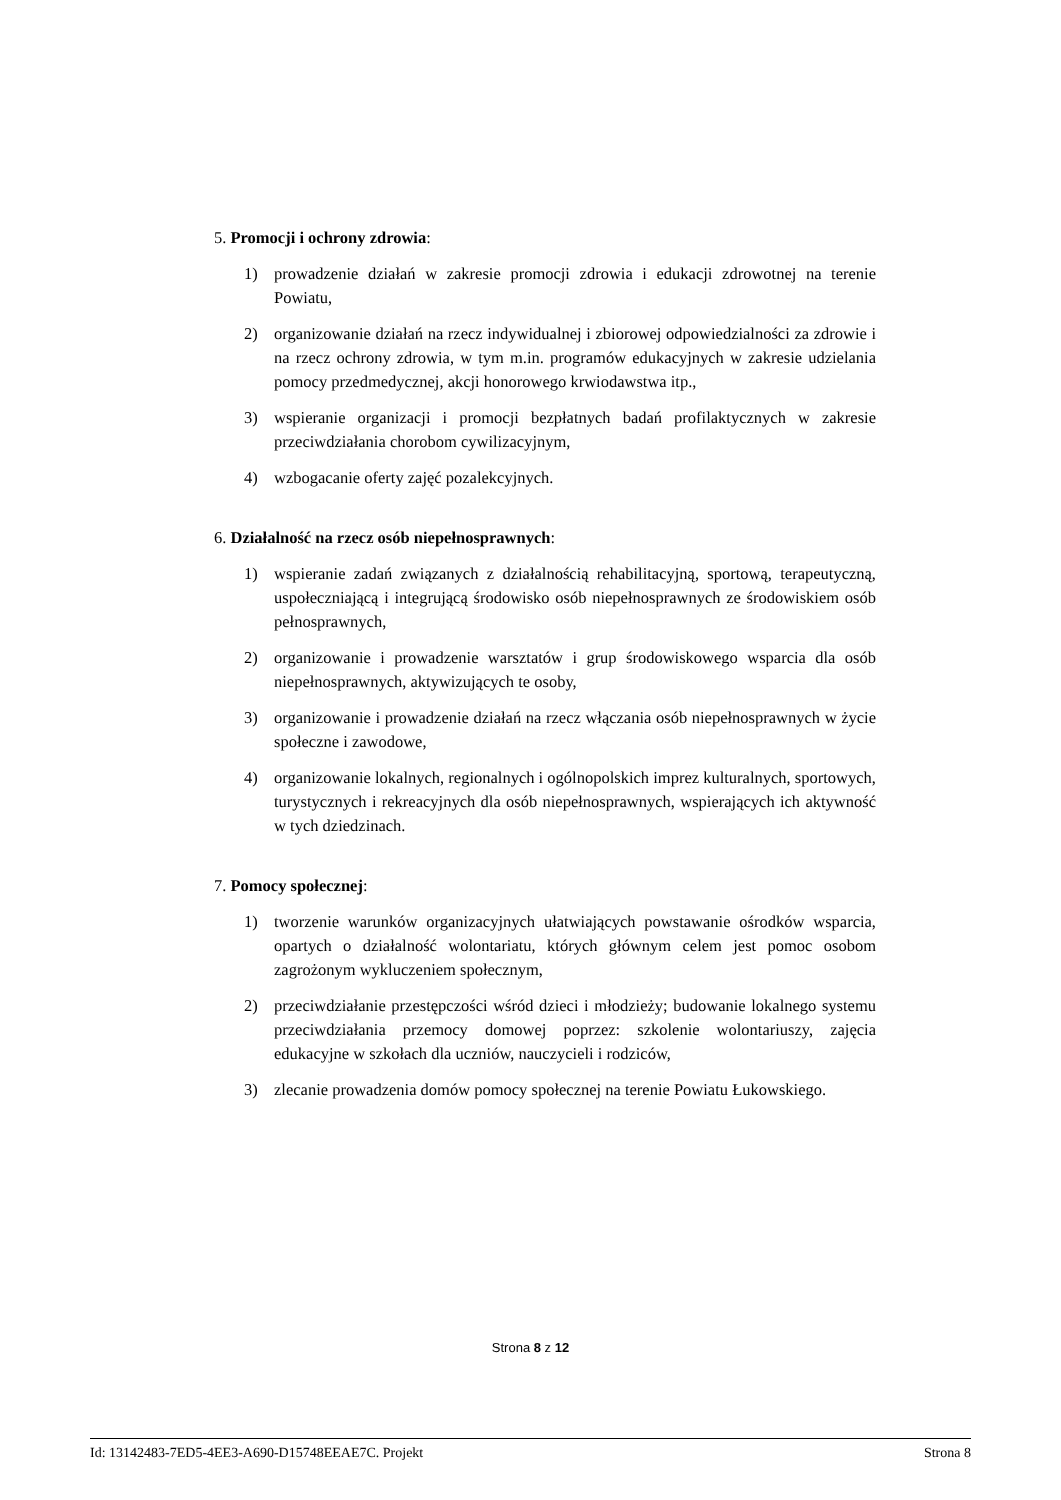5. Promocji i ochrony zdrowia:
1) prowadzenie działań w zakresie promocji zdrowia i edukacji zdrowotnej na terenie Powiatu,
2) organizowanie działań na rzecz indywidualnej i zbiorowej odpowiedzialności za zdrowie i na rzecz ochrony zdrowia, w tym m.in. programów edukacyjnych w zakresie udzielania pomocy przedmedycznej, akcji honorowego krwiodawstwa itp.,
3) wspieranie organizacji i promocji bezpłatnych badań profilaktycznych w zakresie przeciwdziałania chorobom cywilizacyjnym,
4) wzbogacanie oferty zajęć pozalekcyjnych.
6. Działalność na rzecz osób niepełnosprawnych:
1) wspieranie zadań związanych z działalnością rehabilitacyjną, sportową, terapeutyczną, uspołeczniającą i integrującą środowisko osób niepełnosprawnych ze środowiskiem osób pełnosprawnych,
2) organizowanie i prowadzenie warsztatów i grup środowiskowego wsparcia dla osób niepełnosprawnych, aktywizujących te osoby,
3) organizowanie i prowadzenie działań na rzecz włączania osób niepełnosprawnych w życie społeczne i zawodowe,
4) organizowanie lokalnych, regionalnych i ogólnopolskich imprez kulturalnych, sportowych, turystycznych i rekreacyjnych dla osób niepełnosprawnych, wspierających ich aktywność w tych dziedzinach.
7. Pomocy społecznej:
1) tworzenie warunków organizacyjnych ułatwiających powstawanie ośrodków wsparcia, opartych o działalność wolontariatu, których głównym celem jest pomoc osobom zagrożonym wykluczeniem społecznym,
2) przeciwdziałanie przestępczości wśród dzieci i młodzieży; budowanie lokalnego systemu przeciwdziałania przemocy domowej poprzez: szkolenie wolontariuszy, zajęcia edukacyjne w szkołach dla uczniów, nauczycieli i rodziców,
3) zlecanie prowadzenia domów pomocy społecznej na terenie Powiatu Łukowskiego.
Strona 8 z 12
Id: 13142483-7ED5-4EE3-A690-D15748EEAE7C. Projekt Strona 8